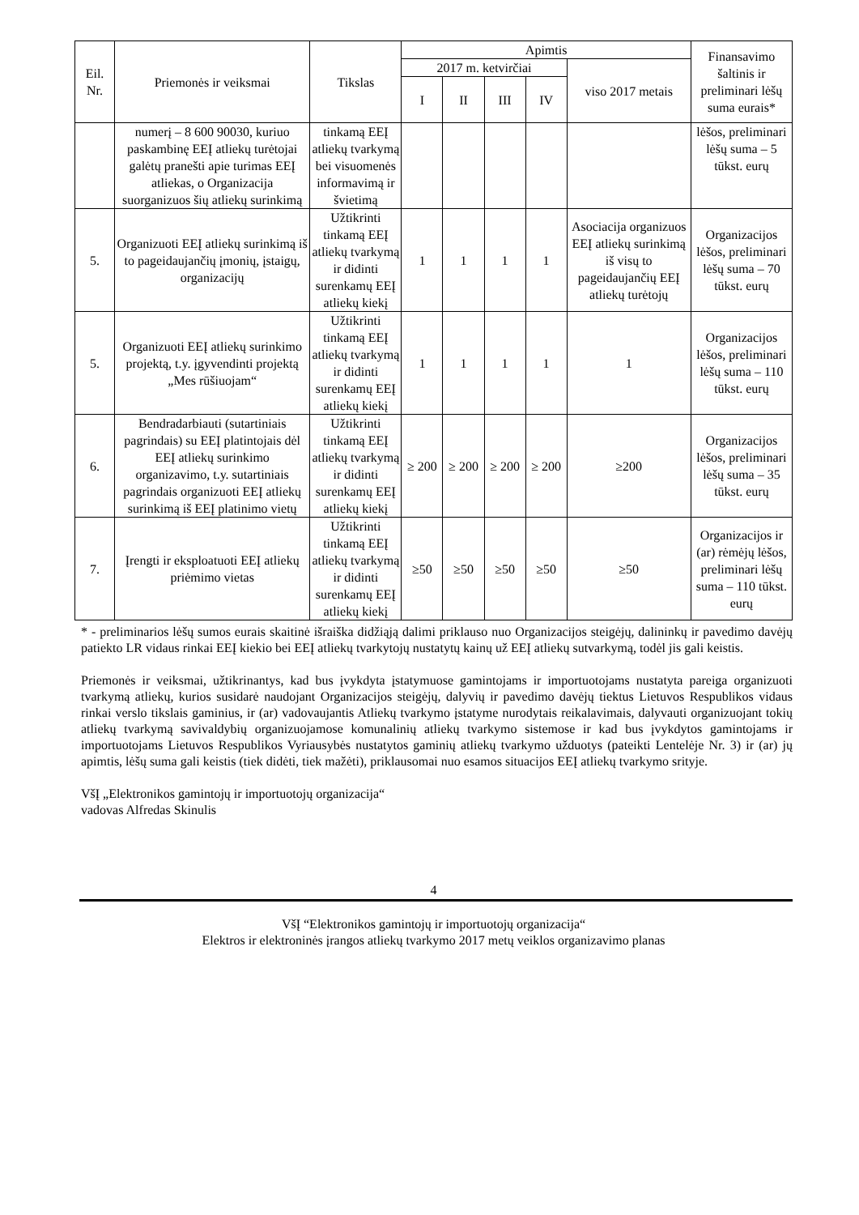| Eil. Nr. | Priemonės ir veiksmai | Tikslas | Apimtis | | | | | Finansavimo šaltinis ir preliminari lėšų suma eurais* |
| --- | --- | --- | --- | --- | --- | --- | --- | --- |
| | | | 2017 m. ketvirčiai | | | | viso 2017 metais | |
| | | | I | II | III | IV | | |
| | numerį – 8 600 90030, kuriuo paskambinę EEĮ atliekų turėtojai galėtų pranešti apie turimas EEĮ atliekas, o Organizacija suorganizuos šių atliekų surinkimą | tinkamą EEĮ atliekų tvarkymą bei visuomenės informavimą ir švietimą | | | | | | lėšos, preliminari lėšų suma – 5 tūkst. eurų |
| 5. | Organizuoti EEĮ atliekų surinkimą iš to pageidaujančių įmonių, įstaigų, organizacijų | Užtikrinti tinkamą EEĮ atliekų tvarkymą ir didinti surenkamų EEĮ atliekų kiekį | 1 | 1 | 1 | 1 | Asociacija organizuos EEĮ atliekų surinkimą iš visų to pageidaujančių EEĮ atliekų turėtojų | Organizacijos lėšos, preliminari lėšų suma – 70 tūkst. eurų |
| 5. | Organizuoti EEĮ atliekų surinkimo projektą, t.y. įgyvendinti projektą „Mes rūšiuojam“ | Užtikrinti tinkamą EEĮ atliekų tvarkymą ir didinti surenkamų EEĮ atliekų kiekį | 1 | 1 | 1 | 1 | 1 | Organizacijos lėšos, preliminari lėšų suma – 110 tūkst. eurų |
| 6. | Bendradarbiauti (sutartiniais pagrindais) su EEĮ platintojais dėl EEĮ atliekų surinkimo organizavimo, t.y. sutartiniais pagrindais organizuoti EEĮ atliekų surinkimą iš EEĮ platinimo vietų | Užtikrinti tinkamą EEĮ atliekų tvarkymą ir didinti surenkamų EEĮ atliekų kiekį | ≥ 200 | ≥ 200 | ≥ 200 | ≥ 200 | ≥200 | Organizacijos lėšos, preliminari lėšų suma – 35 tūkst. eurų |
| 7. | Įrengti ir eksploatuoti EEĮ atliekų priėmimo vietas | Užtikrinti tinkamą EEĮ atliekų tvarkymą ir didinti surenkamų EEĮ atliekų kiekį | ≥50 | ≥50 | ≥50 | ≥50 | ≥50 | Organizacijos ir (ar) rėmėjų lėšos, preliminari lėšų suma – 110 tūkst. eurų |
* - preliminarios lėšų sumos eurais skaitinė išraiška didžiąją dalimi priklauso nuo Organizacijos steigėjų, dalininkų ir pavedimo davėjų patiekto LR vidaus rinkai EEĮ kiekio bei EEĮ atliekų tvarkytojų nustatytų kainų už EEĮ atliekų sutvarkymą, todėl jis gali keistis.
Priemonės ir veiksmai, užtikrinantys, kad bus įvykdyta įstatymuose gamintojams ir importuotojams nustatyta pareiga organizuoti tvarkymą atliekų, kurios susidarė naudojant Organizacijos steigėjų, dalyvių ir pavedimo davėjų tiektus Lietuvos Respublikos vidaus rinkai verslo tikslais gaminius, ir (ar) vadovaujantis Atliekų tvarkymo įstatyme nurodytais reikalavimais, dalyvauti organizuojant tokių atliekų tvarkymą savivaldybių organizuojamose komunalinių atliekų tvarkymo sistemose ir kad bus įvykdytos gamintojams ir importuotojams Lietuvos Respublikos Vyriausybės nustatytos gaminių atliekų tvarkymo užduotys (pateikti Lentelėje Nr. 3) ir (ar) jų apimtis, lėšų suma gali keistis (tiek didėti, tiek mažėti), priklausomai nuo esamos situacijos EEĮ atliekų tvarkymo srityje.
VšĮ „Elektronikos gamintojų ir importuotojų organizacija“
vadovas Alfredas Skinulis
4
VšĮ “Elektronikos gamintojų ir importuotojų organizacija“
Elektros ir elektroninės įrangos atliekų tvarkymo 2017 metų veiklos organizavimo planas